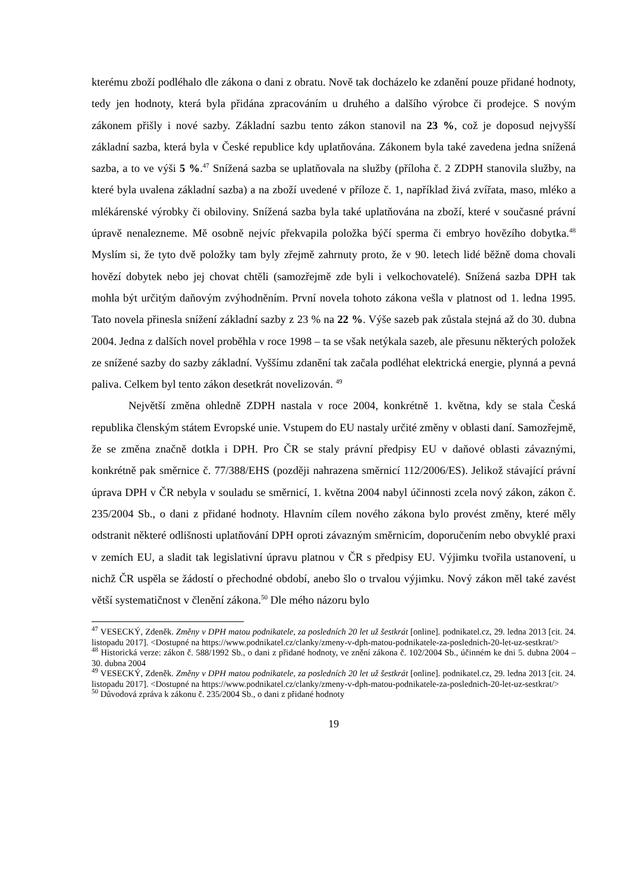kterému zboží podléhalo dle zákona o dani z obratu. Nově tak docházelo ke zdanění pouze přidané hodnoty, tedy jen hodnoty, která byla přidána zpracováním u druhého a dalšího výrobce či prodejce. S novým zákonem přišly i nové sazby. Základní sazbu tento zákon stanovil na 23 %, což je doposud nejvyšší základní sazba, která byla v České republice kdy uplatňována. Zákonem byla také zavedena jedna snížená sazba, a to ve výši 5 %.<sup>47</sup> Snížená sazba se uplatňovala na služby (příloha č. 2 ZDPH stanovila služby, na které byla uvalena základní sazba) a na zboží uvedené v příloze č. 1, například živá zvířata, maso, mléko a mlékárenské výrobky či obiloviny. Snížená sazba byla také uplatňována na zboží, které v současné právní úpravě nenalezneme. Mě osobně nejvíc překvapila položka býčí sperma či embryo hovězího dobytka.<sup>48</sup> Myslím si, že tyto dvě položky tam byly zřejmě zahrnuty proto, že v 90. letech lidé běžně doma chovali hovězí dobytek nebo jej chovat chtěli (samozřejmě zde byli i velkochovatelé). Snížená sazba DPH tak mohla být určitým daňovým zvýhodněním. První novela tohoto zákona vešla v platnost od 1. ledna 1995. Tato novela přinesla snížení základní sazby z 23 % na 22 %. Výše sazeb pak zůstala stejná až do 30. dubna 2004. Jedna z dalších novel proběhla v roce 1998 – ta se však netýkala sazeb, ale přesunu některých položek ze snížené sazby do sazby základní. Vyššímu zdanění tak začala podléhat elektrická energie, plynná a pevná paliva. Celkem byl tento zákon desetkrát novelizován. <sup>49</sup>
Největší změna ohledně ZDPH nastala v roce 2004, konkrétně 1. května, kdy se stala Česká republika členským státem Evropské unie. Vstupem do EU nastaly určité změny v oblasti daní. Samozřejmě, že se změna značně dotkla i DPH. Pro ČR se staly právní předpisy EU v daňové oblasti závaznými, konkrétně pak směrnice č. 77/388/EHS (později nahrazena směrnicí 112/2006/ES). Jelikož stávající právní úprava DPH v ČR nebyla v souladu se směrnicí, 1. května 2004 nabyl účinnosti zcela nový zákon, zákon č. 235/2004 Sb., o dani z přidané hodnoty. Hlavním cílem nového zákona bylo provést změny, které měly odstranit některé odlišnosti uplatňování DPH oproti závazným směrnicím, doporučením nebo obvyklé praxi v zemích EU, a sladit tak legislativní úpravu platnou v ČR s předpisy EU. Výjimku tvořila ustanovení, u nichž ČR uspěla se žádostí o přechodné období, anebo šlo o trvalou výjimku. Nový zákon měl také zavést větší systematičnost v členění zákona.<sup>50</sup> Dle mého názoru bylo
<sup>47</sup> VESECKÝ, Zdeněk. Změny v DPH matou podnikatele, za posledních 20 let už šestkrát [online]. podnikatel.cz, 29. ledna 2013 [cit. 24. listopadu 2017]. <Dostupné na https://www.podnikatel.cz/clanky/zmeny-v-dph-matou-podnikatele-za-poslednich-20-let-uz-sestkrat/>
<sup>48</sup> Historická verze: zákon č. 588/1992 Sb., o dani z přidané hodnoty, ve znění zákona č. 102/2004 Sb., účinném ke dni 5. dubna 2004 – 30. dubna 2004
<sup>49</sup> VESECKÝ, Zdeněk. Změny v DPH matou podnikatele, za posledních 20 let už šestkrát [online]. podnikatel.cz, 29. ledna 2013 [cit. 24. listopadu 2017]. <Dostupné na https://www.podnikatel.cz/clanky/zmeny-v-dph-matou-podnikatele-za-poslednich-20-let-uz-sestkrat/>
<sup>50</sup> Důvodová zpráva k zákonu č. 235/2004 Sb., o dani z přidané hodnoty
19